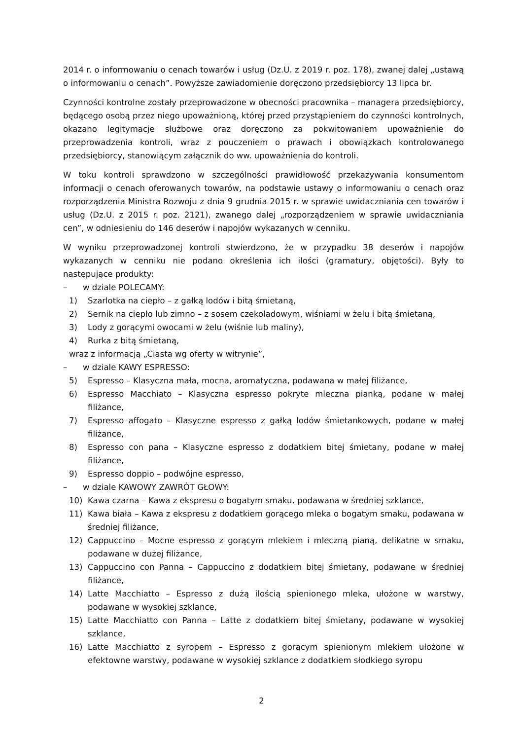2014 r. o informowaniu o cenach towarów i usług (Dz.U. z 2019 r. poz. 178), zwanej dalej „ustawą o informowaniu o cenach”. Powyższe zawiadomienie doręczono przedsiębiorcy 13 lipca br.
Czynności kontrolne zostały przeprowadzone w obecności pracownika – managera przedsiębiorcy, będącego osobą przez niego upoważnioną, której przed przystąpieniem do czynności kontrolnych, okazano legitymacje służbowe oraz doręczono za pokwitowaniem upoważnienie do przeprowadzenia kontroli, wraz z pouczeniem o prawach i obowiązkach kontrolowanego przedsiębiorcy, stanowiącym załącznik do ww. upoważnienia do kontroli.
W toku kontroli sprawdzono w szczególności prawidłowość przekazywania konsumentom informacji o cenach oferowanych towarów, na podstawie ustawy o informowaniu o cenach oraz rozporządzenia Ministra Rozwoju z dnia 9 grudnia 2015 r. w sprawie uwidaczniania cen towarów i usług (Dz.U. z 2015 r. poz. 2121), zwanego dalej „rozporządzeniem w sprawie uwidaczniania cen”, w odniesieniu do 146 deserów i napojów wykazanych w cenniku.
W wyniku przeprowadzonej kontroli stwierdzono, że w przypadku 38 deserów i napojów wykazanych w cenniku nie podano określenia ich ilości (gramatury, objętości). Były to następujące produkty:
– w dziale POLECAMY:
1) Szarlotka na ciepło – z gałką lodów i bitą śmietaną,
2) Sernik na ciepło lub zimno – z sosem czekoladowym, wiśniami w żelu i bitą śmietaną,
3) Lody z gorącymi owocami w żelu (wiśnie lub maliny),
4) Rurka z bitą śmietaną,
wraz z informacją „Ciasta wg oferty w witrynie”,
– w dziale KAWY ESPRESSO:
5) Espresso – Klasyczna mała, mocna, aromatyczna, podawana w małej filiżance,
6) Espresso Macchiato – Klasyczna espresso pokryte mleczna pianką, podane w małej filiżance,
7) Espresso affogato – Klasyczne espresso z gałką lodów śmietankowych, podane w małej filiżance,
8) Espresso con pana – Klasyczne espresso z dodatkiem bitej śmietany, podane w małej filiżance,
9) Espresso doppio – podwójne espresso,
– w dziale KAWOWY ZAWRÓT GŁOWY:
10) Kawa czarna – Kawa z ekspresu o bogatym smaku, podawana w średniej szklance,
11) Kawa biała – Kawa z ekspresu z dodatkiem gorącego mleka o bogatym smaku, podawana w średniej filiżance,
12) Cappuccino – Mocne espresso z gorącym mlekiem i mleczną pianą, delikatne w smaku, podawane w dużej filiżance,
13) Cappuccino con Panna – Cappuccino z dodatkiem bitej śmietany, podawane w średniej filiżance,
14) Latte Macchiatto – Espresso z dużą ilością spienionego mleka, ułożone w warstwy, podawane w wysokiej szklance,
15) Latte Macchiatto con Panna – Latte z dodatkiem bitej śmietany, podawane w wysokiej szklance,
16) Latte Macchiatto z syropem – Espresso z gorącym spienionym mlekiem ułożone w efektowne warstwy, podawane w wysokiej szklance z dodatkiem słodkiego syropu
2